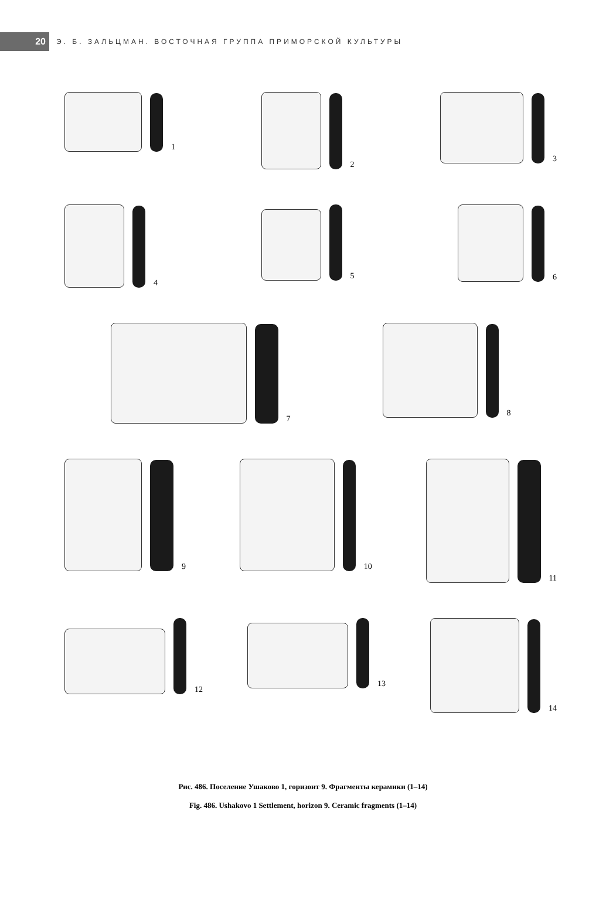20
Э. Б. ЗАЛЬЦМАН. ВОСТОЧНАЯ ГРУППА ПРИМОРСКОЙ КУЛЬТУРЫ
1 2 3
4 5 6
7 8
9 10 11
12 13 14
Рис. 486. Поселение Ушаково 1, горизонт 9. Фрагменты керамики (1–14)
Fig. 486. Ushakovo 1 Settlement, horizon 9. Ceramic fragments (1–14)